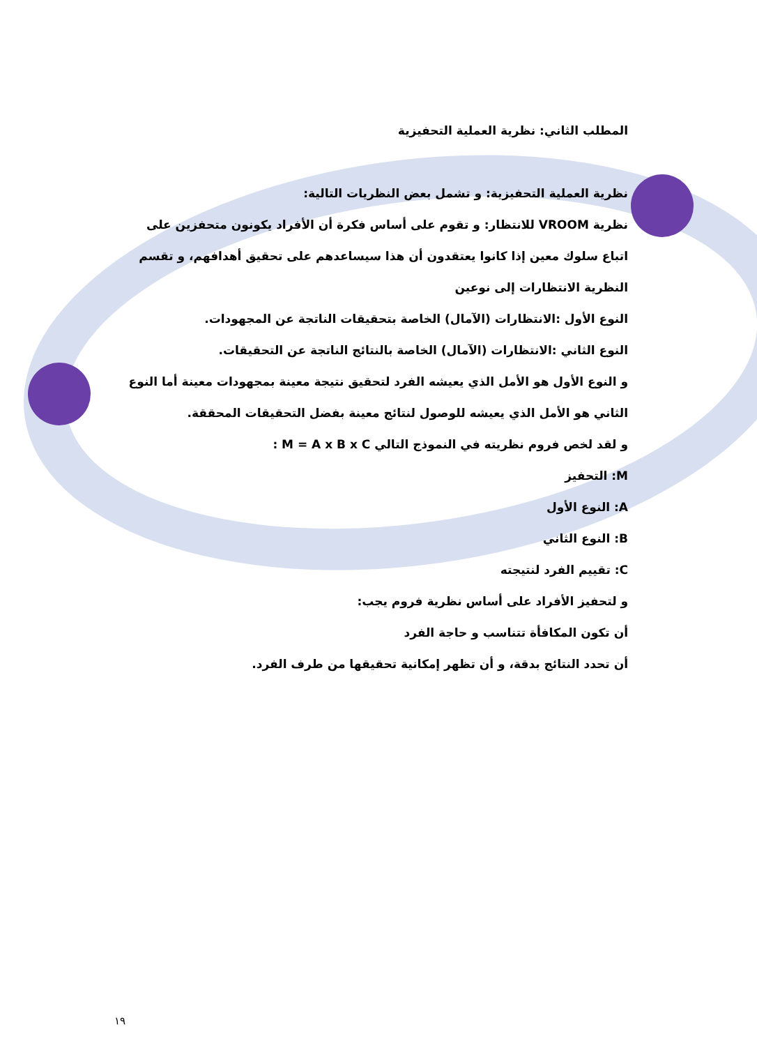المطلب الثاني: نظرية العملية التحفيزية
نظرية العملية التحفيزية: و تشمل بعض النظريات التالية:
نظرية VROOM للانتظار: و تقوم على أساس فكرة أن الأفراد يكونون متحفزين على اتباع سلوك معين إذا كانوا يعتقدون أن هذا سيساعدهم على تحقيق أهدافهم، و تقسم النظرية الانتظارات إلى نوعين
النوع الأول :الانتظارات (الآمال) الخاصة بتحقيقات الناتجة عن المجهودات.
النوع الثاني :الانتظارات (الآمال) الخاصة بالنتائج الناتجة عن التحقيقات.
و النوع الأول هو الأمل الذي يعيشه الفرد لتحقيق نتيجة معينة بمجهودات معينة أما النوع الثاني هو الأمل الذي يعيشه للوصول لنتائج معينة بفضل التحقيقات المحققة.
و لقد لخص فروم نظريته في النموذج التالي M = A x B x C :
M: التحفيز
A: النوع الأول
B: النوع الثاني
C: تقييم الفرد لنتيجته
و لتحفيز الأفراد على أساس نظرية فروم يجب:
أن تكون المكافأة تتناسب و حاجة الفرد
أن تحدد النتائج بدقة، و أن تظهر إمكانية تحقيقها من طرف الفرد.
١٩